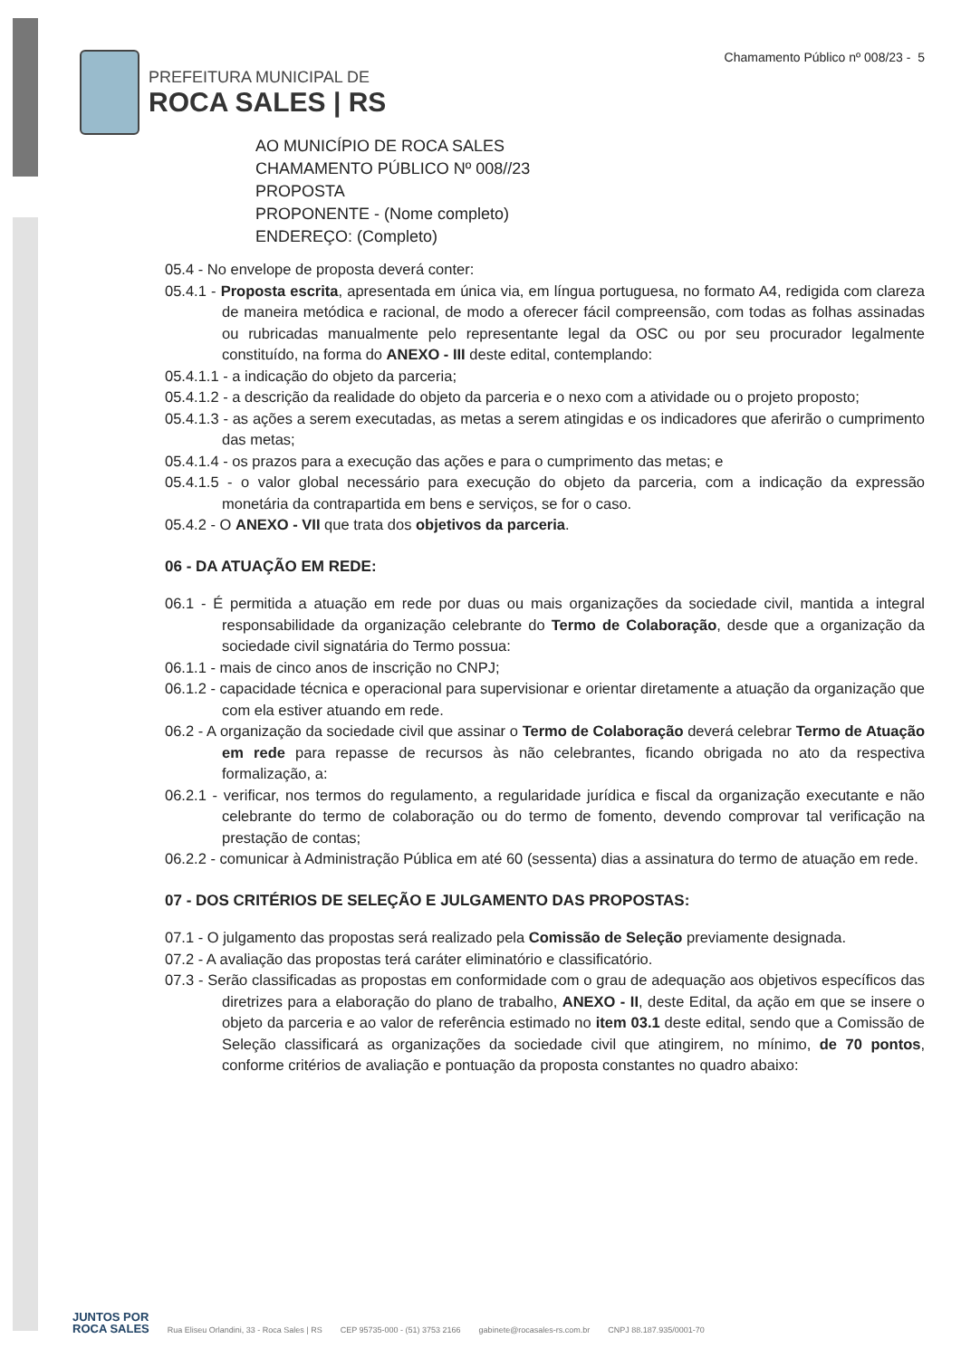PREFEITURA MUNICIPAL DE
ROCA SALES | RS
Chamamento Público nº 008/23 - 5
AO MUNICÍPIO DE ROCA SALES
CHAMAMENTO PÚBLICO Nº 008//23
PROPOSTA
PROPONENTE - (Nome completo)
ENDEREÇO: (Completo)
05.4 - No envelope de proposta deverá conter:
05.4.1 - Proposta escrita, apresentada em única via, em língua portuguesa, no formato A4, redigida com clareza de maneira metódica e racional, de modo a oferecer fácil compreensão, com todas as folhas assinadas ou rubricadas manualmente pelo representante legal da OSC ou por seu procurador legalmente constituído, na forma do ANEXO - III deste edital, contemplando:
05.4.1.1 - a indicação do objeto da parceria;
05.4.1.2 - a descrição da realidade do objeto da parceria e o nexo com a atividade ou o projeto proposto;
05.4.1.3 - as ações a serem executadas, as metas a serem atingidas e os indicadores que aferirão o cumprimento das metas;
05.4.1.4 - os prazos para a execução das ações e para o cumprimento das metas; e
05.4.1.5 - o valor global necessário para execução do objeto da parceria, com a indicação da expressão monetária da contrapartida em bens e serviços, se for o caso.
05.4.2 - O ANEXO - VII que trata dos objetivos da parceria.
06 - DA ATUAÇÃO EM REDE:
06.1 - É permitida a atuação em rede por duas ou mais organizações da sociedade civil, mantida a integral responsabilidade da organização celebrante do Termo de Colaboração, desde que a organização da sociedade civil signatária do Termo possua:
06.1.1 - mais de cinco anos de inscrição no CNPJ;
06.1.2 - capacidade técnica e operacional para supervisionar e orientar diretamente a atuação da organização que com ela estiver atuando em rede.
06.2 - A organização da sociedade civil que assinar o Termo de Colaboração deverá celebrar Termo de Atuação em rede para repasse de recursos às não celebrantes, ficando obrigada no ato da respectiva formalização, a:
06.2.1 - verificar, nos termos do regulamento, a regularidade jurídica e fiscal da organização executante e não celebrante do termo de colaboração ou do termo de fomento, devendo comprovar tal verificação na prestação de contas;
06.2.2 - comunicar à Administração Pública em até 60 (sessenta) dias a assinatura do termo de atuação em rede.
07 - DOS CRITÉRIOS DE SELEÇÃO E JULGAMENTO DAS PROPOSTAS:
07.1 - O julgamento das propostas será realizado pela Comissão de Seleção previamente designada.
07.2 - A avaliação das propostas terá caráter eliminatório e classificatório.
07.3 - Serão classificadas as propostas em conformidade com o grau de adequação aos objetivos específicos das diretrizes para a elaboração do plano de trabalho, ANEXO - II, deste Edital, da ação em que se insere o objeto da parceria e ao valor de referência estimado no item 03.1 deste edital, sendo que a Comissão de Seleção classificará as organizações da sociedade civil que atingirem, no mínimo, de 70 pontos, conforme critérios de avaliação e pontuação da proposta constantes no quadro abaixo:
JUNTOS POR
ROCA SALES
Rua Eliseu Orlandini, 33 - Roca Sales | RS CEP 95735-000 - (51) 3753 2166 gabinete@rocasales-rs.com.br CNPJ 88.187.935/0001-70